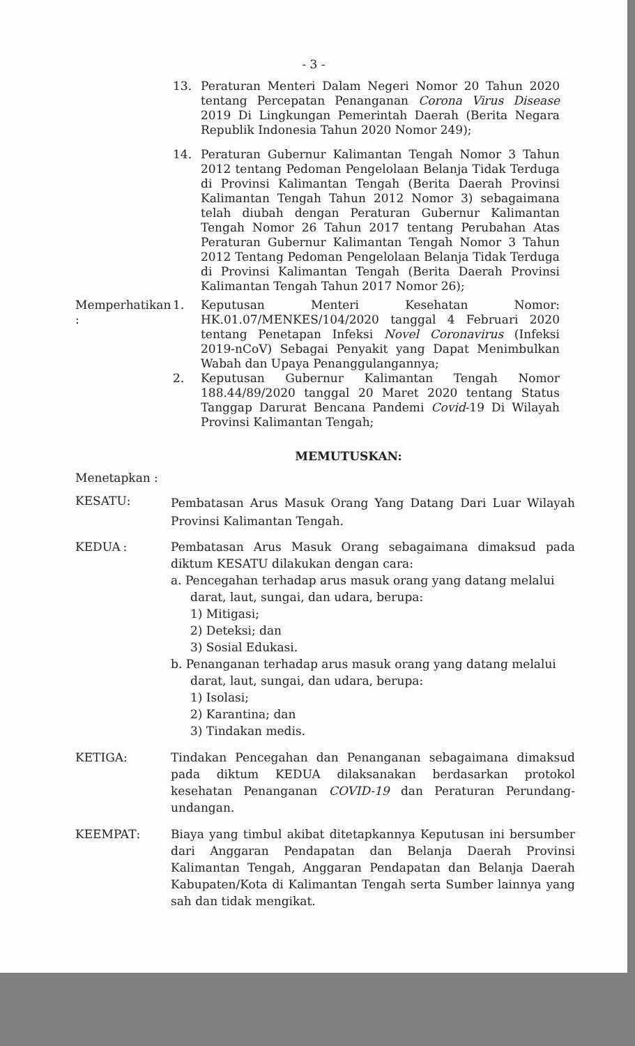- 3 -
13. Peraturan Menteri Dalam Negeri Nomor 20 Tahun 2020 tentang Percepatan Penanganan Corona Virus Disease 2019 Di Lingkungan Pemerintah Daerah (Berita Negara Republik Indonesia Tahun 2020 Nomor 249);
14. Peraturan Gubernur Kalimantan Tengah Nomor 3 Tahun 2012 tentang Pedoman Pengelolaan Belanja Tidak Terduga di Provinsi Kalimantan Tengah (Berita Daerah Provinsi Kalimantan Tengah Tahun 2012 Nomor 3) sebagaimana telah diubah dengan Peraturan Gubernur Kalimantan Tengah Nomor 26 Tahun 2017 tentang Perubahan Atas Peraturan Gubernur Kalimantan Tengah Nomor 3 Tahun 2012 Tentang Pedoman Pengelolaan Belanja Tidak Terduga di Provinsi Kalimantan Tengah (Berita Daerah Provinsi Kalimantan Tengah Tahun 2017 Nomor 26);
Memperhatikan : 1. Keputusan Menteri Kesehatan Nomor: HK.01.07/MENKES/104/2020 tanggal 4 Februari 2020 tentang Penetapan Infeksi Novel Coronavirus (Infeksi 2019-nCoV) Sebagai Penyakit yang Dapat Menimbulkan Wabah dan Upaya Penanggulangannya;
2. Keputusan Gubernur Kalimantan Tengah Nomor 188.44/89/2020 tanggal 20 Maret 2020 tentang Status Tanggap Darurat Bencana Pandemi Covid-19 Di Wilayah Provinsi Kalimantan Tengah;
MEMUTUSKAN:
Menetapkan :
KESATU:
Pembatasan Arus Masuk Orang Yang Datang Dari Luar Wilayah Provinsi Kalimantan Tengah.
KEDUA: Pembatasan Arus Masuk Orang sebagaimana dimaksud pada diktum KESATU dilakukan dengan cara:
a. Pencegahan terhadap arus masuk orang yang datang melalui
darat, laut, sungai, dan udara, berupa:
1) Mitigasi;
2) Deteksi; dan
3) Sosial Edukasi.
b. Penanganan terhadap arus masuk orang yang datang melalui
darat, laut, sungai, dan udara, berupa:
1) Isolasi;
2) Karantina; dan
3) Tindakan medis.
KETIGA: Tindakan Pencegahan dan Penanganan sebagaimana dimaksud pada diktum KEDUA dilaksanakan berdasarkan protokol kesehatan Penanganan COVID-19 dan Peraturan Perundang-undangan.
KEEMPAT: Biaya yang timbul akibat ditetapkannya Keputusan ini bersumber dari Anggaran Pendapatan dan Belanja Daerah Provinsi Kalimantan Tengah, Anggaran Pendapatan dan Belanja Daerah Kabupaten/Kota di Kalimantan Tengah serta Sumber lainnya yang sah dan tidak mengikat.